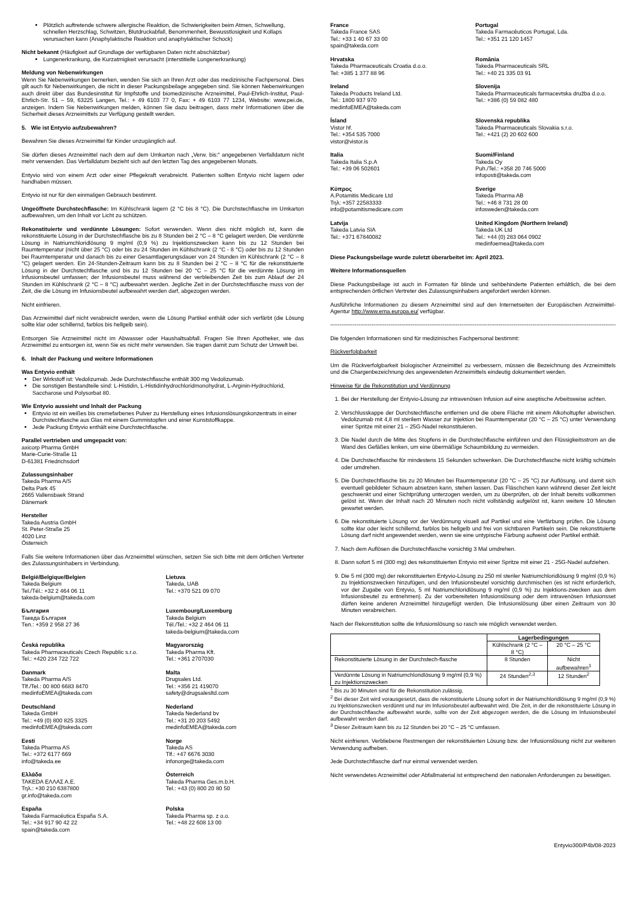Plötzlich auftretende schwere allergische Reaktion, die Schwierigkeiten beim Atmen, Schwellung, schnellen Herzschlag, Schwitzen, Blutdruckabfall, Benommenheit, Bewusstlosigkeit und Kollaps verursachen kann (Anaphylaktische Reaktion und anaphylaktischer Schock)
Nicht bekannt (Häufigkeit auf Grundlage der verfügbaren Daten nicht abschätzbar)
Lungenerkrankung, die Kurzatmigkeit verursacht (interstitielle Lungenerkrankung)
Meldung von Nebenwirkungen
Wenn Sie Nebenwirkungen bemerken, wenden Sie sich an Ihren Arzt oder das medizinische Fachpersonal. Dies gilt auch für Nebenwirkungen, die nicht in dieser Packungsbeilage angegeben sind. Sie können Nebenwirkungen auch direkt über das Bundesinstitut für Impfstoffe und biomedizinische Arzneimittel, Paul-Ehrlich-Institut, Paul-Ehrlich-Str. 51 – 59, 63225 Langen, Tel.: + 49 6103 77 0, Fax: + 49 6103 77 1234, Website: www.pei.de, anzeigen. Indem Sie Nebenwirkungen melden, können Sie dazu beitragen, dass mehr Informationen über die Sicherheit dieses Arzneimittels zur Verfügung gestellt werden.
5. Wie ist Entyvio aufzubewahren?
Bewahren Sie dieses Arzneimittel für Kinder unzugänglich auf.
Sie dürfen dieses Arzneimittel nach dem auf dem Umkarton nach „Verw. bis:“ angegebenen Verfalldatum nicht mehr verwenden. Das Verfalldatum bezieht sich auf den letzten Tag des angegebenen Monats.
Entyvio wird von einem Arzt oder einer Pflegekraft verabreicht. Patienten sollten Entyvio nicht lagern oder handhaben müssen.
Entyvio ist nur für den einmaligen Gebrauch bestimmt.
Ungeöffnete Durchstechflasche: Im Kühlschrank lagern (2 °C bis 8 °C). Die Durchstechflasche im Umkarton aufbewahren, um den Inhalt vor Licht zu schützen.
Rekonstituierte und verdünnte Lösungen: Sofort verwenden. Wenn dies nicht möglich ist, kann die rekonstituierte Lösung in der Durchstechflasche bis zu 8 Stunden bei 2 °C – 8 °C gelagert werden. Die verdünnte Lösung in Natriumchloridlösung 9 mg/ml (0,9 %) zu Injektionszwecken kann bis zu 12 Stunden bei Raumtemperatur (nicht über 25 °C) oder bis zu 24 Stunden im Kühlschrank (2 °C - 8 °C) oder bis zu 12 Stunden bei Raumtemperatur und danach bis zu einer Gesamtlagerungsdauer von 24 Stunden im Kühlschrank (2 °C – 8 °C) gelagert werden. Ein 24-Stunden-Zeitraum kann bis zu 8 Stunden bei 2 °C – 8 °C für die rekonstituierte Lösung in der Durchstechflasche und bis zu 12 Stunden bei 20 °C – 25 °C für die verdünnte Lösung im Infusionsbeutel umfassen; der Infusionsbeutel muss während der verbleibenden Zeit bis zum Ablauf der 24 Stunden im Kühlschrank (2 °C – 8 °C) aufbewahrt werden. Jegliche Zeit in der Durchstechflasche muss von der Zeit, die die Lösung im Infusionsbeutel aufbewahrt werden darf, abgezogen werden.
Nicht einfrieren.
Das Arzneimittel darf nicht verabreicht werden, wenn die Lösung Partikel enthält oder sich verfärbt (die Lösung sollte klar oder schillernd, farblos bis hellgelb sein).
Entsorgen Sie Arzneimittel nicht im Abwasser oder Haushaltsabfall. Fragen Sie Ihren Apotheker, wie das Arzneimittel zu entsorgen ist, wenn Sie es nicht mehr verwenden. Sie tragen damit zum Schutz der Umwelt bei.
6. Inhalt der Packung und weitere Informationen
Was Entyvio enthält
Der Wirkstoff ist: Vedolizumab. Jede Durchstechflasche enthält 300 mg Vedolizumab.
Die sonstigen Bestandteile sind: L-Histidin, L-Histidinhydrochloridmonohydrat, L-Arginin-Hydrochlorid, Saccharose und Polysorbat 80.
Wie Entyvio aussieht und Inhalt der Packung
Entyvio ist ein weißes bis cremefarbenes Pulver zu Herstellung eines Infusionslösungskonzentrats in einer Durchstechflasche aus Glas mit einem Gummistopfen und einer Kunststoffkappe.
Jede Packung Entyvio enthält eine Durchstechflasche.
Parallel vertrieben und umgepackt von:
axicorp Pharma GmbH
Marie-Curie-Straße 11
D-61381 Friedrichsdorf
Zulassungsinhaber
Takeda Pharma A/S
Delta Park 45
2665 Vallensbaek Strand
Dänemark
Hersteller
Takeda Austria GmbH
St. Peter-Straße 25
4020 Linz
Österreich
Falls Sie weitere Informationen über das Arzneimittel wünschen, setzen Sie sich bitte mit dem örtlichen Vertreter des Zulassungsinhabers in Verbindung.
België/Belgique/Belgien
Takeda Belgium
Tel./Tél.: +32 2 464 06 11
takeda-belgium@takeda.com
Lietuva
Takeda, UAB
Tel.: +370 521 09 070
България
Такеда България
Тел.: +359 2 958 27 36
Luxembourg/Luxemburg
Takeda Belgium
Tél./Tel.: +32 2 464 06 11
takeda-belgium@takeda.com
Česká republika
Takeda Pharmaceuticals Czech Republic s.r.o.
Tel.: +420 234 722 722
Magyarország
Takeda Pharma Kft.
Tel.: +361 2707030
Danmark
Takeda Pharma A/S
Tlf./Tel.: 00 800 6683 8470
medinfoEMEA@takeda.com
Malta
Drugsales Ltd.
Tel.: +356 21 419070
safety@drugsalesltd.com
Deutschland
Takeda GmbH
Tel.: +49 (0) 800 825 3325
medinfoEMEA@takeda.com
Nederland
Takeda Nederland bv
Tel.: +31 20 203 5492
medinfoEMEA@takeda.com
Eesti
Takeda Pharma AS
Tel.: +372 6177 669
info@takeda.ee
Norge
Takeda AS
Tlf.: +47 6676 3030
infonorge@takeda.com
Ελλάδα
TAKEDA ΕΛΛΑΣ Α.Ε.
Τηλ.: +30 210 6387800
gr.info@takeda.com
Österreich
Takeda Pharma Ges.m.b.H.
Tel.: +43 (0) 800 20 80 50
España
Takeda Farmacéutica España S.A.
Tel.: +34 917 90 42 22
spain@takeda.com
Polska
Takeda Pharma sp. z o.o.
Tel.: +48 22 608 13 00
France
Takeda France SAS
Tel.: +33 1 40 67 33 00
spain@takeda.com
Portugal
Takeda Farmacêuticos Portugal, Lda.
Tel.: +351 21 120 1457
Hrvatska
Takeda Pharmaceuticals Croatia d.o.o.
Tel: +385 1 377 88 96
România
Takeda Pharmaceuticals SRL
Tel.: +40 21 335 03 91
Ireland
Takeda Products Ireland Ltd.
Tel.: 1800 937 970
medinfoEMEA@takeda.com
Slovenija
Takeda Pharmaceuticals farmacevtska družba d.o.o.
Tel.: +386 (0) 59 082 480
Ísland
Vistor hf.
Tel.: +354 535 7000
vistor@vistor.is
Slovenská republika
Takeda Pharmaceuticals Slovakia s.r.o.
Tel.: +421 (2) 20 602 600
Italia
Takeda Italia S.p.A
Tel.: +39 06 502601
Suomi/Finland
Takeda Oy
Puh./Tel.: +358 20 746 5000
infoposti@takeda.com
Κύπρος
A.Potamitis Medicare Ltd
Τηλ: +357 22583333
info@potamitismedicare.com
Sverige
Takeda Pharma AB
Tel.: +46 8 731 28 00
infosweden@takeda.com
Latvija
Takeda Latvia SIA
Tel.: +371 67840082
United Kingdom (Northern Ireland)
Takeda UK Ltd
Tel.: +44 (0) 283 064 0902
medinfoemea@takeda.com
Diese Packungsbeilage wurde zuletzt überarbeitet im: April 2023.
Weitere Informationsquellen
Diese Packungsbeilage ist auch in Formaten für blinde und sehbehinderte Patienten erhältlich, die bei dem entsprechenden örtlichen Vertreter des Zulassungsinhabers angefordert werden können.
Ausführliche Informationen zu diesem Arzneimittel sind auf den Internetseiten der Europäischen Arzneimittel-Agentur http://www.ema.europa.eu/ verfügbar.
-----------------------------------------------------------------------------------------------------------------------------------------------------------------
Die folgenden Informationen sind für medizinisches Fachpersonal bestimmt:
Rückverfolgbarkeit
Um die Rückverfolgbarkeit biologischer Arzneimittel zu verbessern, müssen die Bezeichnung des Arzneimittels und die Chargenbezeichnung des angewendeten Arzneimittels eindeutig dokumentiert werden.
Hinweise für die Rekonstitution und Verdünnung
1. Bei der Herstellung der Entyvio-Lösung zur intravenösen Infusion auf eine aseptische Arbeitsweise achten.
2. Verschlusskappe der Durchstechflasche entfernen und die obere Fläche mit einem Alkoholtupfer abwischen. Vedolizumab mit 4,8 ml sterilem Wasser zur Injektion bei Raumtemperatur (20 °C – 25 °C) unter Verwendung einer Spritze mit einer 21 – 25G-Nadel rekonstituieren.
3. Die Nadel durch die Mitte des Stopfens in die Durchstechflasche einführen und den Flüssigkeitsstrom an die Wand des Gefäßes lenken, um eine übermäßige Schaumbildung zu vermeiden.
4. Die Durchstechflasche für mindestens 15 Sekunden schwenken. Die Durchstechflasche nicht kräftig schütteln oder umdrehen.
5. Die Durchstechflasche bis zu 20 Minuten bei Raumtemperatur (20 °C – 25 °C) zur Auflösung, und damit sich eventuell gebildeter Schaum absetzen kann, stehen lassen. Das Fläschchen kann während dieser Zeit leicht geschwenkt und einer Sichtprüfung unterzogen werden, um zu überprüfen, ob der Inhalt bereits vollkommen gelöst ist. Wenn der Inhalt nach 20 Minuten noch nicht vollständig aufgelöst ist, kann weitere 10 Minuten gewartet werden.
6. Die rekonstituierte Lösung vor der Verdünnung visuell auf Partikel und eine Verfärbung prüfen. Die Lösung sollte klar oder leicht schillernd, farblos bis hellgelb und frei von sichtbaren Partikeln sein. Die rekonstituierte Lösung darf nicht angewendet werden, wenn sie eine untypische Färbung aufweist oder Partikel enthält.
7. Nach dem Auflösen die Durchstechflasche vorsichtig 3 Mal umdrehen.
8. Dann sofort 5 ml (300 mg) des rekonstituierten Entyvio mit einer Spritze mit einer 21 - 25G-Nadel aufziehen.
9. Die 5 ml (300 mg) der rekonstituierten Entyvio-Lösung zu 250 ml steriler Natriumchloridlösung 9 mg/ml (0,9 %) zu Injektionszwecken hinzufügen, und den Infusionsbeutel vorsichtig durchmischen (es ist nicht erforderlich, vor der Zugabe von Entyvio, 5 ml Natriumchloridlösung 9 mg/ml (0,9 %) zu Injektions-zwecken aus dem Infusionsbeutel zu entnehmen). Zu der vorbereiteten Infusionslösung oder dem intravenösen Infusionsset dürfen keine anderen Arzneimittel hinzugefügt werden. Die Infusionslösung über einen Zeitraum von 30 Minuten verabreichen.
Nach der Rekonstitution sollte die Infusionslösung so rasch wie möglich verwendet werden.
| | Lagerbedingungen | |
| --- | --- | --- |
| | Kühlschrank (2 °C – 8 °C) | 20 °C – 25 °C |
| Rekonstituierte Lösung in der Durchstech-flasche | 8 Stunden | Nicht aufbewahren<sup>1</sup> |
| Verdünnte Lösung in Natriumchloridlösung 9 mg/ml (0,9 %) zu Injektionszwecken | 24 Stunden<sup>2,3</sup> | 12 Stunden<sup>2</sup> |
<sup>1</sup> Bis zu 30 Minuten sind für die Rekonstitution zulässig.
<sup>2</sup> Bei dieser Zeit wird vorausgesetzt, dass die rekonstituierte Lösung sofort in der Natriumchloridlösung 9 mg/ml (0,9 %) zu Injektionszwecken verdünnt und nur im Infusionsbeutel aufbewahrt wird. Die Zeit, in der die rekonstituierte Lösung in der Durchstechflasche aufbewahrt wurde, sollte von der Zeit abgezogen werden, die die Lösung im Infusionsbeutel aufbewahrt werden darf.
<sup>3</sup> Dieser Zeitraum kann bis zu 12 Stunden bei 20 °C – 25 °C umfassen.
Nicht einfrieren. Verbliebene Restmengen der rekonstituierten Lösung bzw. der Infusionslösung nicht zur weiteren Verwendung aufheben.
Jede Durchstechflasche darf nur einmal verwendet werden.
Nicht verwendetes Arzneimittel oder Abfallmaterial ist entsprechend den nationalen Anforderungen zu beseitigen.
Entyvio300/P4b/08-2023